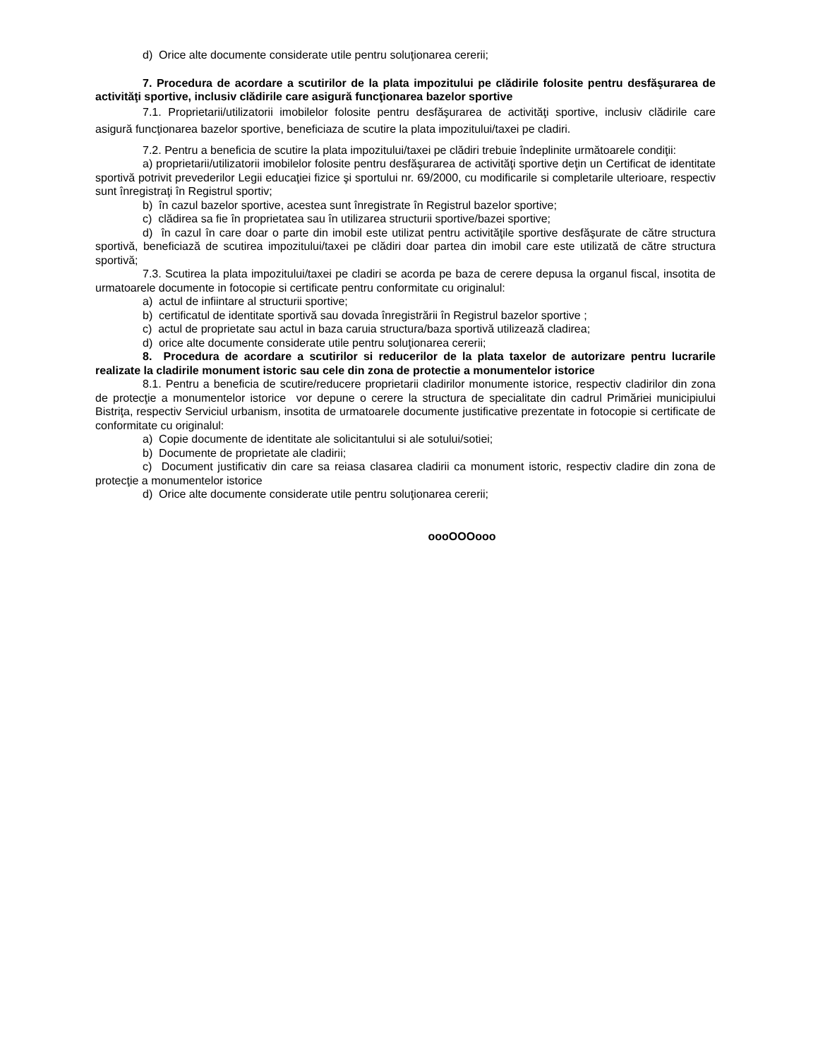d) Orice alte documente considerate utile pentru soluţionarea cererii;
7. Procedura de acordare a scutirilor de la plata impozitului pe clădirile folosite pentru desfăşurarea de activităţi sportive, inclusiv clădirile care asigură funcţionarea bazelor sportive
7.1. Proprietarii/utilizatorii imobilelor folosite pentru desfăşurarea de activităţi sportive, inclusiv clădirile care asigură funcţionarea bazelor sportive, beneficiaza de scutire la plata impozitului/taxei pe cladiri.
7.2. Pentru a beneficia de scutire la plata impozitului/taxei pe clădiri trebuie îndeplinite următoarele condiţii:
a) proprietarii/utilizatorii imobilelor folosite pentru desfăşurarea de activităţi sportive deţin un Certificat de identitate sportivă potrivit prevederilor Legii educaţiei fizice şi sportului nr. 69/2000, cu modificarile si completarile ulterioare, respectiv sunt înregistraţi în Registrul sportiv;
b) în cazul bazelor sportive, acestea sunt înregistrate în Registrul bazelor sportive;
c) clădirea sa fie în proprietatea sau în utilizarea structurii sportive/bazei sportive;
d) în cazul în care doar o parte din imobil este utilizat pentru activităţile sportive desfăşurate de către structura sportivă, beneficiază de scutirea impozitului/taxei pe clădiri doar partea din imobil care este utilizată de către structura sportivă;
7.3. Scutirea la plata impozitului/taxei pe cladiri se acorda pe baza de cerere depusa la organul fiscal, insotita de urmatoarele documente in fotocopie si certificate pentru conformitate cu originalul:
a) actul de infiintare al structurii sportive;
b) certificatul de identitate sportivă sau dovada înregistrării în Registrul bazelor sportive ;
c) actul de proprietate sau actul in baza caruia structura/baza sportivă utilizează cladirea;
d) orice alte documente considerate utile pentru soluţionarea cererii;
8. Procedura de acordare a scutirilor si reducerilor de la plata taxelor de autorizare pentru lucrarile realizate la cladirile monument istoric sau cele din zona de protectie a monumentelor istorice
8.1. Pentru a beneficia de scutire/reducere proprietarii cladirilor monumente istorice, respectiv cladirilor din zona de protecţie a monumentelor istorice vor depune o cerere la structura de specialitate din cadrul Primăriei municipiului Bistriţa, respectiv Serviciul urbanism, insotita de urmatoarele documente justificative prezentate in fotocopie si certificate de conformitate cu originalul:
a) Copie documente de identitate ale solicitantului si ale sotului/sotiei;
b) Documente de proprietate ale cladirii;
c) Document justificativ din care sa reiasa clasarea cladirii ca monument istoric, respectiv cladire din zona de protecţie a monumentelor istorice
d) Orice alte documente considerate utile pentru soluţionarea cererii;
oooOOOooo